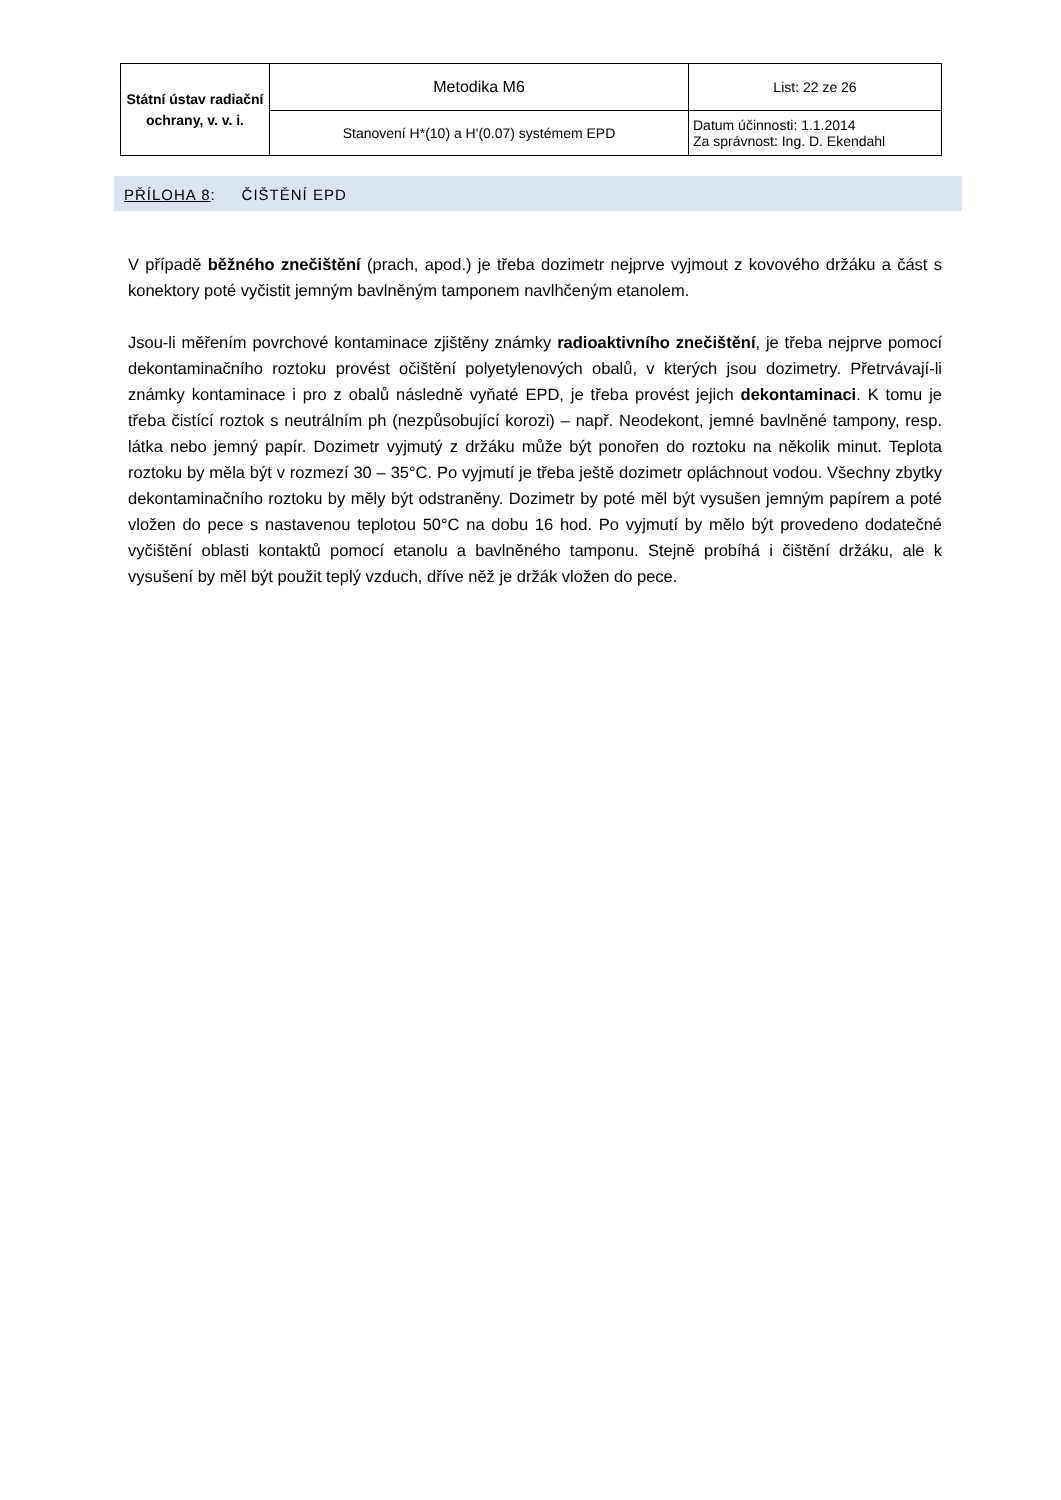| Státní ústav radiační ochrany, v. v. i. | Metodika M6 | List: 22 ze 26 |
| | Stanovení H*(10) a H'(0.07) systémem EPD | Datum účinnosti: 1.1.2014 Za správnost: Ing. D. Ekendahl |
PŘÍLOHA 8: ČIŠTĚNÍ EPD
V případě běžného znečištění (prach, apod.) je třeba dozimetr nejprve vyjmout z kovového držáku a část s konektory poté vyčistit jemným bavlněným tamponem navlhčeným etanolem.
Jsou-li měřením povrchové kontaminace zjištěny známky radioaktivního znečištění, je třeba nejprve pomocí dekontaminačního roztoku provést očištění polyetylenových obalů, v kterých jsou dozimetry. Přetrvávají-li známky kontaminace i pro z obalů následně vyňaté EPD, je třeba provést jejich dekontaminaci. K tomu je třeba čistící roztok s neutrálním ph (nezpůsobující korozi) – např. Neodekont, jemné bavlněné tampony, resp. látka nebo jemný papír. Dozimetr vyjmutý z držáku může být ponořen do roztoku na několik minut. Teplota roztoku by měla být v rozmezí 30 – 35°C. Po vyjmutí je třeba ještě dozimetr opláchnout vodou. Všechny zbytky dekontaminačního roztoku by měly být odstraněny. Dozimetr by poté měl být vysušen jemným papírem a poté vložen do pece s nastavenou teplotou 50°C na dobu 16 hod. Po vyjmutí by mělo být provedeno dodatečné vyčištění oblasti kontaktů pomocí etanolu a bavlněného tamponu. Stejně probíhá i čištění držáku, ale k vysušení by měl být použit teplý vzduch, dříve něž je držák vložen do pece.